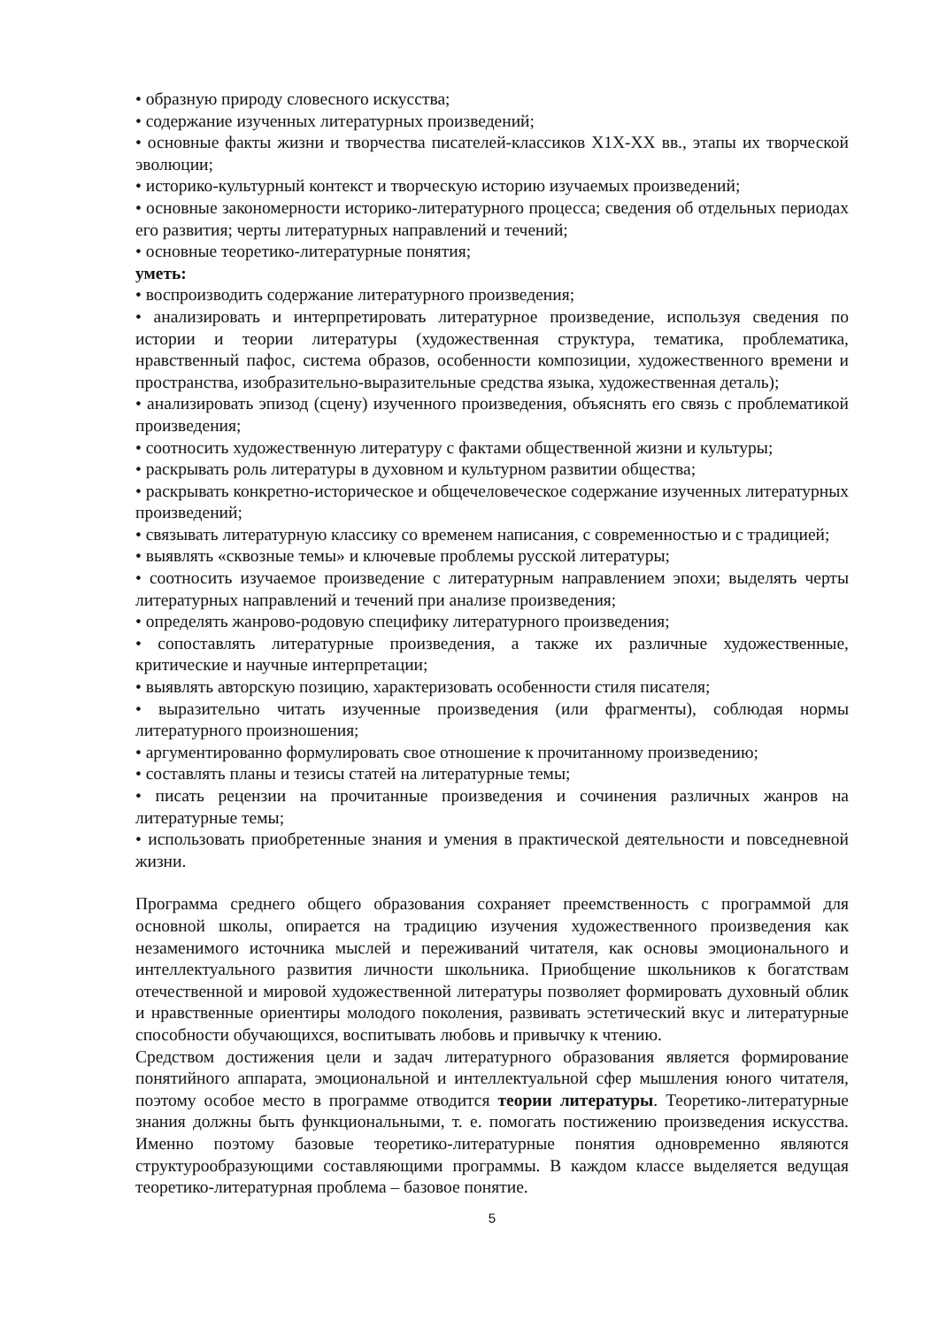• образную природу словесного искусства;
• содержание изученных литературных произведений;
• основные факты жизни и творчества писателей-классиков Х1Х-ХХ вв., этапы их творческой эволюции;
• историко-культурный контекст и творческую историю изучаемых произведений;
• основные закономерности историко-литературного процесса; сведения об отдельных периодах его развития; черты литературных направлений и течений;
• основные теоретико-литературные понятия;
уметь:
• воспроизводить содержание литературного произведения;
• анализировать и интерпретировать литературное произведение, используя сведения по истории и теории литературы (художественная структура, тематика, проблематика, нравственный пафос, система образов, особенности композиции, художественного времени и пространства, изобразительно-выразительные средства языка, художественная деталь);
• анализировать эпизод (сцену) изученного произведения, объяснять его связь с проблематикой произведения;
• соотносить художественную литературу с фактами общественной жизни и культуры;
• раскрывать роль литературы в духовном и культурном развитии общества;
• раскрывать конкретно-историческое и общечеловеческое содержание изученных литературных произведений;
• связывать литературную классику со временем написания, с современностью и с традицией;
• выявлять «сквозные темы» и ключевые проблемы русской литературы;
• соотносить изучаемое произведение с литературным направлением эпохи; выделять черты литературных направлений и течений при анализе произведения;
• определять жанрово-родовую специфику литературного произведения;
• сопоставлять литературные произведения, а также их различные художественные, критические и научные интерпретации;
• выявлять авторскую позицию, характеризовать особенности стиля писателя;
• выразительно читать изученные произведения (или фрагменты), соблюдая нормы литературного произношения;
• аргументированно формулировать свое отношение к прочитанному произведению;
• составлять планы и тезисы статей на литературные темы;
• писать рецензии на прочитанные произведения и сочинения различных жанров на литературные темы;
• использовать приобретенные знания и умения в практической деятельности и повседневной жизни.
Программа среднего общего образования сохраняет преемственность с программой для основной школы, опирается на традицию изучения художественного произведения как незаменимого источника мыслей и переживаний читателя, как основы эмоционального и интеллектуального развития личности школьника. Приобщение школьников к богатствам отечественной и мировой художественной литературы позволяет формировать духовный облик и нравственные ориентиры молодого поколения, развивать эстетический вкус и литературные способности обучающихся, воспитывать любовь и привычку к чтению.
Средством достижения цели и задач литературного образования является формирование понятийного аппарата, эмоциональной и интеллектуальной сфер мышления юного читателя, поэтому особое место в программе отводится теории литературы. Теоретико-литературные знания должны быть функциональными, т. е. помогать постижению произведения искусства. Именно поэтому базовые теоретико-литературные понятия одновременно являются структурообразующими составляющими программы. В каждом классе выделяется ведущая теоретико-литературная проблема – базовое понятие.
5